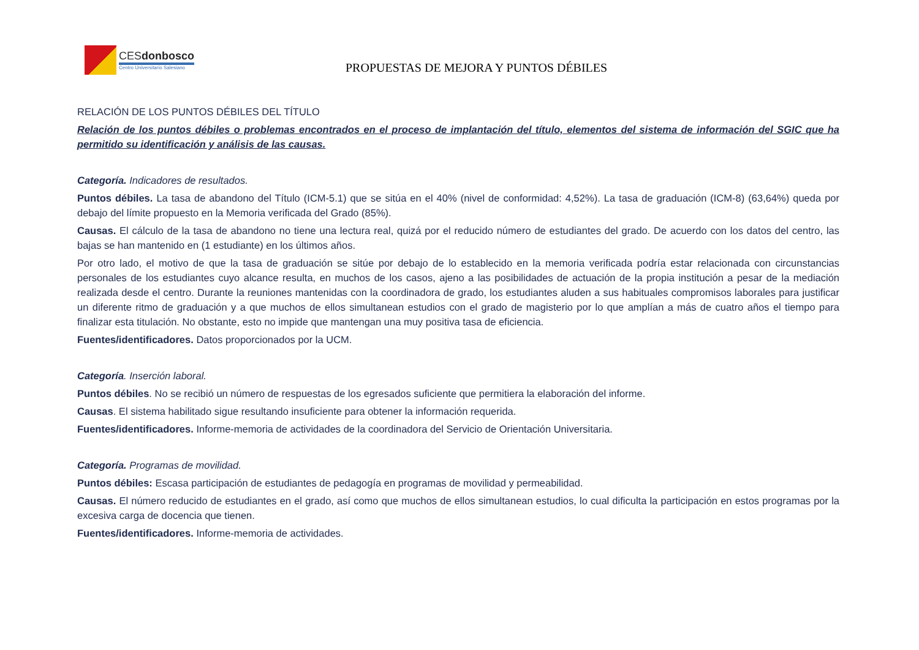CESdonbosco
Centro Universitario Salesiano
PROPUESTAS DE MEJORA Y PUNTOS DÉBILES
RELACIÓN DE LOS PUNTOS DÉBILES DEL TÍTULO
Relación de los puntos débiles o problemas encontrados en el proceso de implantación del título, elementos del sistema de información del SGIC que ha permitido su identificación y análisis de las causas.
Categoría. Indicadores de resultados.
Puntos débiles. La tasa de abandono del Título (ICM-5.1) que se sitúa en el 40% (nivel de conformidad: 4,52%). La tasa de graduación (ICM-8) (63,64%) queda por debajo del límite propuesto en la Memoria verificada del Grado (85%).
Causas. El cálculo de la tasa de abandono no tiene una lectura real, quizá por el reducido número de estudiantes del grado. De acuerdo con los datos del centro, las bajas se han mantenido en (1 estudiante) en los últimos años.
Por otro lado, el motivo de que la tasa de graduación se sitúe por debajo de lo establecido en la memoria verificada podría estar relacionada con circunstancias personales de los estudiantes cuyo alcance resulta, en muchos de los casos, ajeno a las posibilidades de actuación de la propia institución a pesar de la mediación realizada desde el centro. Durante la reuniones mantenidas con la coordinadora de grado, los estudiantes aluden a sus habituales compromisos laborales para justificar un diferente ritmo de graduación y a que muchos de ellos simultanean estudios con el grado de magisterio por lo que amplían a más de cuatro años el tiempo para finalizar esta titulación. No obstante, esto no impide que mantengan una muy positiva tasa de eficiencia.
Fuentes/identificadores. Datos proporcionados por la UCM.
Categoría. Inserción laboral.
Puntos débiles. No se recibió un número de respuestas de los egresados suficiente que permitiera la elaboración del informe.
Causas. El sistema habilitado sigue resultando insuficiente para obtener la información requerida.
Fuentes/identificadores. Informe-memoria de actividades de la coordinadora del Servicio de Orientación Universitaria.
Categoría. Programas de movilidad.
Puntos débiles: Escasa participación de estudiantes de pedagogía en programas de movilidad y permeabilidad.
Causas. El número reducido de estudiantes en el grado, así como que muchos de ellos simultanean estudios, lo cual dificulta la participación en estos programas por la excesiva carga de docencia que tienen.
Fuentes/identificadores. Informe-memoria de actividades.